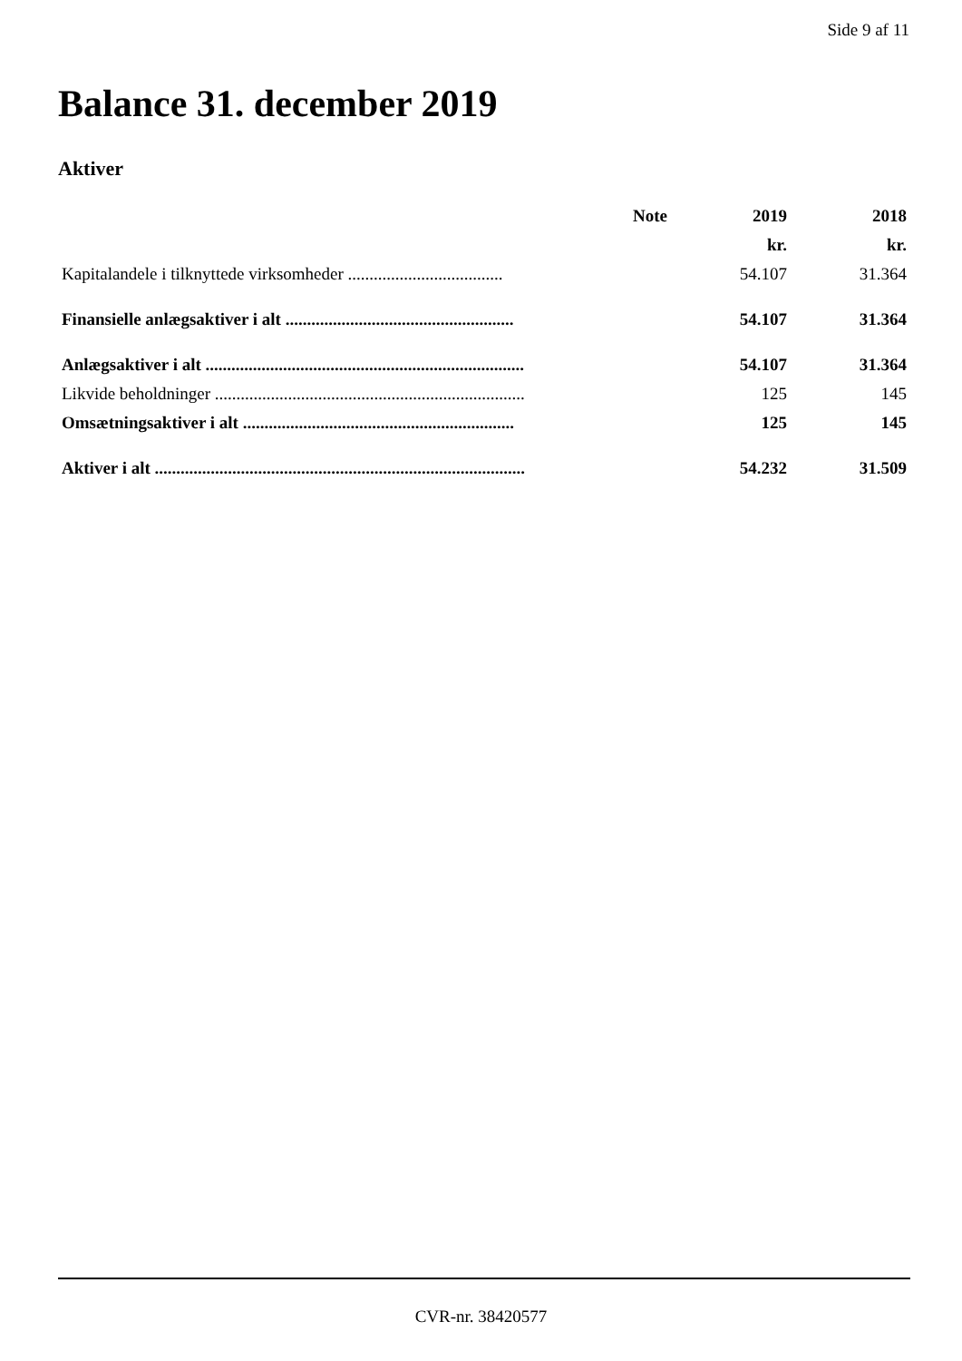Side 9 af 11
Balance 31. december 2019
Aktiver
| | Note | 2019 | 2018 |
| --- | --- | --- | --- |
| | | kr. | kr. |
| Kapitalandele i tilknyttede virksomheder .................................... | | 54.107 | 31.364 |
| Finansielle anlægsaktiver i alt ..................................................... | | 54.107 | 31.364 |
| Anlægsaktiver i alt .......................................................................... | | 54.107 | 31.364 |
| Likvide beholdninger ........................................................................ | | 125 | 145 |
| Omsætningsaktiver i alt ............................................................... | | 125 | 145 |
| Aktiver i alt ...................................................................................... | | 54.232 | 31.509 |
CVR-nr. 38420577